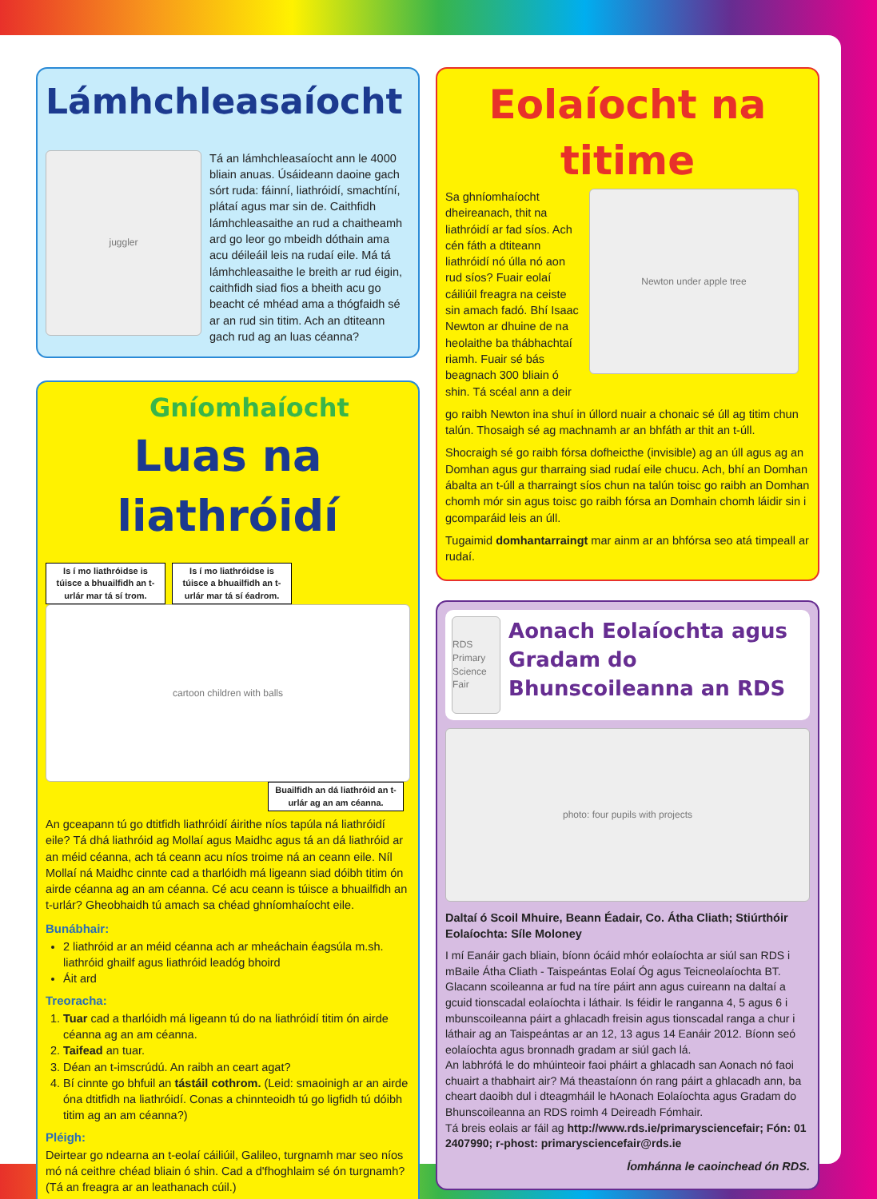Lámhchleasaíocht
juggler
Tá an lámhchleasaíocht ann le 4000 bliain anuas. Úsáideann daoine gach sórt ruda: fáinní, liathróidí, smachtíní, plátaí agus mar sin de. Caithfidh lámhchleasaithe an rud a chaitheamh ard go leor go mbeidh dóthain ama acu déileáil leis na rudaí eile. Má tá lámhchleasaithe le breith ar rud éigin, caithfidh siad fios a bheith acu go beacht cé mhéad ama a thógfaidh sé ar an rud sin titim. Ach an dtiteann gach rud ag an luas céanna?
Gníomhaíocht
Luas na liathróidí
Is í mo liathróidse is túisce a bhuailfidh an t-urlár mar tá sí trom. Is í mo liathróidse is túisce a bhuailfidh an t-urlár mar tá sí éadrom.
cartoon children with balls
Buailfidh an dá liathróid an t-urlár ag an am céanna.
An gceapann tú go dtitfidh liathróidí áirithe níos tapúla ná liathróidí eile? Tá dhá liathróid ag Mollaí agus Maidhc agus tá an dá liathróid ar an méid céanna, ach tá ceann acu níos troime ná an ceann eile. Níl Mollaí ná Maidhc cinnte cad a tharlóidh má ligeann siad dóibh titim ón airde céanna ag an am céanna. Cé acu ceann is túisce a bhuailfidh an t-urlár? Gheobhaidh tú amach sa chéad ghníomhaíocht eile.
Bunábhair:
2 liathróid ar an méid céanna ach ar mheáchain éagsúla m.sh. liathróid ghailf agus liathróid leadóg bhoird
Áit ard
Treoracha:
1. Tuar cad a tharlóidh má ligeann tú do na liathróidí titim ón airde céanna ag an am céanna.
2. Taifead an tuar.
3. Déan an t-imscrúdú. An raibh an ceart agat?
4. Bí cinnte go bhfuil an tástáil cothrom. (Leid: smaoinigh ar an airde óna dtitfidh na liathróidí. Conas a chinnteoidh tú go ligfidh tú dóibh titim ag an am céanna?)
Pléigh:
Deirtear go ndearna an t-eolaí cáiliúil, Galileo, turgnamh mar seo níos mó ná ceithre chéad bliain ó shin. Cad a d'fhoghlaim sé ón turgnamh? (Tá an freagra ar an leathanach cúil.)
Eolaíocht na titime
Sa ghníomhaíocht dheireanach, thit na liathróidí ar fad síos. Ach cén fáth a dtiteann liathróidí nó úlla nó aon rud síos? Fuair eolaí cáiliúil freagra na ceiste sin amach fadó. Bhí Isaac Newton ar dhuine de na heolaithe ba thábhachtaí riamh. Fuair sé bás beagnach 300 bliain ó shin. Tá scéal ann a deir
Newton under apple tree
go raibh Newton ina shuí in úllord nuair a chonaic sé úll ag titim chun talún. Thosaigh sé ag machnamh ar an bhfáth ar thit an t-úll.
Shocraigh sé go raibh fórsa dofheicthe (invisible) ag an úll agus ag an Domhan agus gur tharraing siad rudaí eile chucu. Ach, bhí an Domhan ábalta an t-úll a tharraingt síos chun na talún toisc go raibh an Domhan chomh mór sin agus toisc go raibh fórsa an Domhain chomh láidir sin i gcomparáid leis an úll.
Tugaimid domhantarraingt mar ainm ar an bhfórsa seo atá timpeall ar rudaí.
RDS Primary Science Fair
Aonach Eolaíochta agus Gradam do Bhunscoileanna an RDS
photo: four pupils with projects
Daltaí ó Scoil Mhuire, Beann Éadair, Co. Átha Cliath; Stiúrthóir Eolaíochta: Síle Moloney
I mí Eanáir gach bliain, bíonn ócáid mhór eolaíochta ar siúl san RDS i mBaile Átha Cliath - Taispeántas Eolaí Óg agus Teicneolaíochta BT. Glacann scoileanna ar fud na tíre páirt ann agus cuireann na daltaí a gcuid tionscadal eolaíochta i láthair. Is féidir le ranganna 4, 5 agus 6 i mbunscoileanna páirt a ghlacadh freisin agus tionscadal ranga a chur i láthair ag an Taispeántas ar an 12, 13 agus 14 Eanáir 2012. Bíonn seó eolaíochta agus bronnadh gradam ar siúl gach lá.
An labhrófá le do mhúinteoir faoi pháirt a ghlacadh san Aonach nó faoi chuairt a thabhairt air? Má theastaíonn ón rang páirt a ghlacadh ann, ba cheart daoibh dul i dteagmháil le hAonach Eolaíochta agus Gradam do Bhunscoileanna an RDS roimh 4 Deireadh Fómhair.
Tá breis eolais ar fáil ag http://www.rds.ie/primarysciencefair; Fón: 01 2407990; r-phost: primarysciencefair@rds.ie
Íomhánna le caoinchead ón RDS.